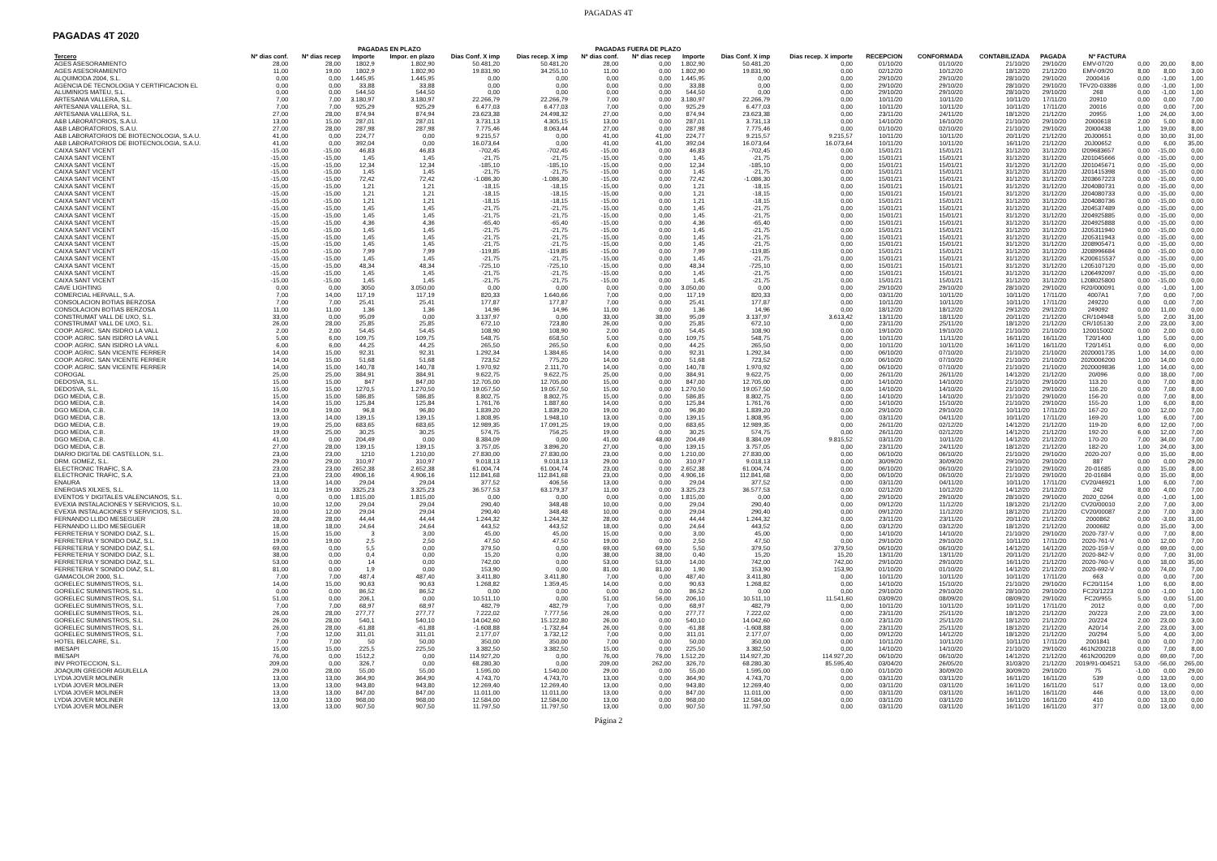PAGADAS 4T
PAGADAS 4T 2020
| | | | PAGADAS EN PLAZO | | | | PAGADAS FUERA DE PLAZO | | | | | | | | | | | | |
| --- | --- | --- | --- | --- | --- | --- | --- | --- | --- | --- | --- | --- | --- | --- | --- | --- | --- | --- | --- |
| Tercero | Nº dias conf. | Nº dias recep | Importe | Impor. en plazo | Dias Conf. X imp | Dias recep. X imp | Nº dias conf. | Nº dias recep | Importe | Dias Conf. X imp | Dias recep. X importe | RECEPCION | CONFORMADA | CONTABILIZADA | PAGADA | Nº FACTURA | | | |
| AGES ASESORAMIENTO | 28,00 | 28,00 | 1802,9 | 1.802,90 | 50.481,20 | 50.481,20 | 28,00 | 0,00 | 1.802,90 | 50.481,20 | 0,00 | 01/10/20 | 01/10/20 | 21/10/20 | 29/10/20 | EMV-07/20 | 0,00 | 20,00 | 8,00 |
| AGES ASESORAMIENTO | 11,00 | 19,00 | 1802,9 | 1.802,90 | 19.831,90 | 34.255,10 | 11,00 | 0,00 | 1.802,90 | 19.831,90 | 0,00 | 02/12/20 | 10/12/20 | 18/12/20 | 21/12/20 | EMV-09/20 | 8,00 | 8,00 | 3,00 |
| ALQUIMODA 2004, S.L. | 0,00 | 0,00 | 1.445,95 | 1.445,95 | 0,00 | 0,00 | 0,00 | 0,00 | 1.445,95 | 0,00 | 0,00 | 29/10/20 | 29/10/20 | 28/10/20 | 29/10/20 | 2000416 | 0,00 | -1,00 | 1,00 |
| AGENCIA DE TECNOLOGIA Y CERTIFICACION EL | 0,00 | 0,00 | 33,88 | 33,88 | 0,00 | 0,00 | 0,00 | 0,00 | 33,88 | 0,00 | 0,00 | 29/10/20 | 29/10/20 | 28/10/20 | 29/10/20 | TFV20-03386 | 0,00 | -1,00 | 1,00 |
| ALUMINIOS MATEU, S.L. | 0,00 | 0,00 | 544,50 | 544,50 | 0,00 | 0,00 | 0,00 | 0,00 | 544,50 | 0,00 | 0,00 | 29/10/20 | 29/10/20 | 28/10/20 | 29/10/20 | 268 | 0,00 | -1,00 | 1,00 |
| ARTESANIA VALLERA, S.L. | 7,00 | 7,00 | 3.180,97 | 3.180,97 | 22.266,79 | 22.266,79 | 7,00 | 0,00 | 3.180,97 | 22.266,79 | 0,00 | 10/11/20 | 10/11/20 | 10/11/20 | 17/11/20 | 20910 | 0,00 | 0,00 | 7,00 |
| ARTESANIA VALLERA, S.L. | 7,00 | 7,00 | 925,29 | 925,29 | 6.477,03 | 6.477,03 | 7,00 | 0,00 | 925,29 | 6.477,03 | 0,00 | 10/11/20 | 10/11/20 | 10/11/20 | 17/11/20 | 20016 | 0,00 | 0,00 | 7,00 |
| ARTESANIA VALLERA, S.L. | 27,00 | 28,00 | 874,94 | 874,94 | 23.623,38 | 24.498,32 | 27,00 | 0,00 | 874,94 | 23.623,38 | 0,00 | 23/11/20 | 24/11/20 | 18/12/20 | 21/12/20 | 20955 | 1,00 | 24,00 | 3,00 |
| A&B LABORATORIOS, S.A.U. | 13,00 | 15,00 | 287,01 | 287,01 | 3.731,13 | 4.305,15 | 13,00 | 0,00 | 287,01 | 3.731,13 | 0,00 | 14/10/20 | 16/10/20 | 21/10/20 | 29/10/20 | 20I00618 | 2,00 | 5,00 | 8,00 |
| A&B LABORATORIOS, S.A.U. | 27,00 | 28,00 | 287,98 | 287,98 | 7.775,46 | 8.063,44 | 27,00 | 0,00 | 287,98 | 7.775,46 | 0,00 | 01/10/20 | 02/10/20 | 21/10/20 | 29/10/20 | 20I00438 | 1,00 | 19,00 | 8,00 |
| A&B LABORATORIOS DE BIOTECNOLOGIA, S.A.U. | 41,00 | 0,00 | 224,77 | 0,00 | 9.215,57 | 0,00 | 41,00 | 41,00 | 224,77 | 9.215,57 | 9.215,57 | 10/11/20 | 10/11/20 | 20/11/20 | 21/12/20 | 20J00651 | 0,00 | 10,00 | 31,00 |
| A&B LABORATORIOS DE BIOTECNOLOGIA, S.A.U. | 41,00 | 0,00 | 392,04 | 0,00 | 16.073,64 | 0,00 | 41,00 | 41,00 | 392,04 | 16.073,64 | 16.073,64 | 10/11/20 | 10/11/20 | 16/11/20 | 21/12/20 | 20J00652 | 0,00 | 6,00 | 35,00 |
| CAIXA SANT VICENT | -15,00 | -15,00 | 46,83 | 46,83 | -702,45 | -702,45 | -15,00 | 0,00 | 46,83 | -702,45 | 0,00 | 15/01/21 | 15/01/21 | 31/12/20 | 31/12/20 | I209683657 | 0,00 | -15,00 | 0,00 |
| CAIXA SANT VICENT | -15,00 | -15,00 | 1,45 | 1,45 | -21,75 | -21,75 | -15,00 | 0,00 | 1,45 | -21,75 | 0,00 | 15/01/21 | 15/01/21 | 31/12/20 | 31/12/20 | J201045666 | 0,00 | -15,00 | 0,00 |
| CAIXA SANT VICENT | -15,00 | -15,00 | 12,34 | 12,34 | -185,10 | -185,10 | -15,00 | 0,00 | 12,34 | -185,10 | 0,00 | 15/01/21 | 15/01/21 | 31/12/20 | 31/12/20 | J201045671 | 0,00 | -15,00 | 0,00 |
| CAIXA SANT VICENT | -15,00 | -15,00 | 1,45 | 1,45 | -21,75 | -21,75 | -15,00 | 0,00 | 1,45 | -21,75 | 0,00 | 15/01/21 | 15/01/21 | 31/12/20 | 31/12/20 | J201415398 | 0,00 | -15,00 | 0,00 |
| CAIXA SANT VICENT | -15,00 | -15,00 | 72,42 | 72,42 | -1.086,30 | -1.086,30 | -15,00 | 0,00 | 72,42 | -1.086,30 | 0,00 | 15/01/21 | 15/01/21 | 31/12/20 | 31/12/20 | J203667223 | 0,00 | -15,00 | 0,00 |
| CAIXA SANT VICENT | -15,00 | -15,00 | 1,21 | 1,21 | -18,15 | -18,15 | -15,00 | 0,00 | 1,21 | -18,15 | 0,00 | 15/01/21 | 15/01/21 | 31/12/20 | 31/12/20 | J204080731 | 0,00 | -15,00 | 0,00 |
| CAIXA SANT VICENT | -15,00 | -15,00 | 1,21 | 1,21 | -18,15 | -18,15 | -15,00 | 0,00 | 1,21 | -18,15 | 0,00 | 15/01/21 | 15/01/21 | 31/12/20 | 31/12/20 | J204080733 | 0,00 | -15,00 | 0,00 |
| CAIXA SANT VICENT | -15,00 | -15,00 | 1,21 | 1,21 | -18,15 | -18,15 | -15,00 | 0,00 | 1,21 | -18,15 | 0,00 | 15/01/21 | 15/01/21 | 31/12/20 | 31/12/20 | J204080736 | 0,00 | -15,00 | 0,00 |
| CAIXA SANT VICENT | -15,00 | -15,00 | 1,45 | 1,45 | -21,75 | -21,75 | -15,00 | 0,00 | 1,45 | -21,75 | 0,00 | 15/01/21 | 15/01/21 | 31/12/20 | 31/12/20 | J204537489 | 0,00 | -15,00 | 0,00 |
| CAIXA SANT VICENT | -15,00 | -15,00 | 1,45 | 1,45 | -21,75 | -21,75 | -15,00 | 0,00 | 1,45 | -21,75 | 0,00 | 15/01/21 | 15/01/21 | 31/12/20 | 31/12/20 | J204925885 | 0,00 | -15,00 | 0,00 |
| CAIXA SANT VICENT | -15,00 | -15,00 | 4,36 | 4,36 | -65,40 | -65,40 | -15,00 | 0,00 | 4,36 | -65,40 | 0,00 | 15/01/21 | 15/01/21 | 31/12/20 | 31/12/20 | J204925888 | 0,00 | -15,00 | 0,00 |
| CAIXA SANT VICENT | -15,00 | -15,00 | 1,45 | 1,45 | -21,75 | -21,75 | -15,00 | 0,00 | 1,45 | -21,75 | 0,00 | 15/01/21 | 15/01/21 | 31/12/20 | 31/12/20 | J205311940 | 0,00 | -15,00 | 0,00 |
| CAIXA SANT VICENT | -15,00 | -15,00 | 1,45 | 1,45 | -21,75 | -21,75 | -15,00 | 0,00 | 1,45 | -21,75 | 0,00 | 15/01/21 | 15/01/21 | 31/12/20 | 31/12/20 | J205311943 | 0,00 | -15,00 | 0,00 |
| CAIXA SANT VICENT | -15,00 | -15,00 | 1,45 | 1,45 | -21,75 | -21,75 | -15,00 | 0,00 | 1,45 | -21,75 | 0,00 | 15/01/21 | 15/01/21 | 31/12/20 | 31/12/20 | J208905471 | 0,00 | -15,00 | 0,00 |
| CAIXA SANT VICENT | -15,00 | -15,00 | 7,99 | 7,99 | -119,85 | -119,85 | -15,00 | 0,00 | 7,99 | -119,85 | 0,00 | 15/01/21 | 15/01/21 | 31/12/20 | 31/12/20 | J208996684 | 0,00 | -15,00 | 0,00 |
| CAIXA SANT VICENT | -15,00 | -15,00 | 1,45 | 1,45 | -21,75 | -21,75 | -15,00 | 0,00 | 1,45 | -21,75 | 0,00 | 15/01/21 | 15/01/21 | 31/12/20 | 31/12/20 | K200615537 | 0,00 | -15,00 | 0,00 |
| CAIXA SANT VICENT | -15,00 | -15,00 | 48,34 | 48,34 | -725,10 | -725,10 | -15,00 | 0,00 | 48,34 | -725,10 | 0,00 | 15/01/21 | 15/01/21 | 31/12/20 | 31/12/20 | L205107120 | 0,00 | -15,00 | 0,00 |
| CAIXA SANT VICENT | -15,00 | -15,00 | 1,45 | 1,45 | -21,75 | -21,75 | -15,00 | 0,00 | 1,45 | -21,75 | 0,00 | 15/01/21 | 15/01/21 | 31/12/20 | 31/12/20 | L206492097 | 0,00 | -15,00 | 0,00 |
| CAIXA SANT VICENT | -15,00 | -15,00 | 1,45 | 1,45 | -21,75 | -21,75 | -15,00 | 0,00 | 1,45 | -21,75 | 0,00 | 15/01/21 | 15/01/21 | 31/12/20 | 31/12/20 | L208025800 | 0,00 | -15,00 | 0,00 |
| CAVE LIGHTING | 0,00 | 0,00 | 3050 | 3.050,00 | 0,00 | 0,00 | 0,00 | 0,00 | 3.050,00 | 0,00 | 0,00 | 29/10/20 | 29/10/20 | 28/10/20 | 29/10/20 | R20/000091 | 0,00 | -1,00 | 1,00 |
| COMERCIAL HERVALL, S.A. | 7,00 | 14,00 | 117,19 | 117,19 | 820,33 | 1.640,66 | 7,00 | 0,00 | 117,19 | 820,33 | 0,00 | 03/11/20 | 10/11/20 | 10/11/20 | 17/11/20 | 4007A1 | 7,00 | 0,00 | 7,00 |
| CONSOLACION BOTIAS BERZOSA | 7,00 | 7,00 | 25,41 | 25,41 | 177,87 | 177,87 | 7,00 | 0,00 | 25,41 | 177,87 | 0,00 | 10/11/20 | 10/11/20 | 10/11/20 | 17/11/20 | 249220 | 0,00 | 0,00 | 7,00 |
| CONSOLACION BOTIAS BERZOSA | 11,00 | 11,00 | 1,36 | 1,36 | 14,96 | 14,96 | 11,00 | 0,00 | 1,36 | 14,96 | 0,00 | 18/12/20 | 18/12/20 | 29/12/20 | 29/12/20 | 249092 | 0,00 | 11,00 | 0,00 |
| CONSTRUMAT VALL DE UXO, S.L. | 33,00 | 0,00 | 95,09 | 0,00 | 3.137,97 | 0,00 | 33,00 | 38,00 | 95,09 | 3.137,97 | 3.613,42 | 13/11/20 | 18/11/20 | 20/11/20 | 21/12/20 | CR/104948 | 5,00 | 2,00 | 31,00 |
| CONSTRUMAT VALL DE UXO, S.L. | 26,00 | 28,00 | 25,85 | 25,85 | 672,10 | 723,80 | 26,00 | 0,00 | 25,85 | 672,10 | 0,00 | 23/11/20 | 25/11/20 | 18/12/20 | 21/12/20 | CR/105130 | 2,00 | 23,00 | 3,00 |
| COOP. AGRIC. SAN ISIDRO LA VALL | 2,00 | 2,00 | 54,45 | 54,45 | 108,90 | 108,90 | 2,00 | 0,00 | 54,45 | 108,90 | 0,00 | 19/10/20 | 19/10/20 | 21/10/20 | 21/10/20 | 120015002 | 0,00 | 2,00 | 0,00 |
| COOP. AGRIC. SAN ISIDRO LA VALL | 5,00 | 6,00 | 109,75 | 109,75 | 548,75 | 658,50 | 5,00 | 0,00 | 109,75 | 548,75 | 0,00 | 10/11/20 | 11/11/20 | 16/11/20 | 16/11/20 | T20/1400 | 1,00 | 5,00 | 0,00 |
| COOP. AGRIC. SAN ISIDRO LA VALL | 6,00 | 6,00 | 44,25 | 44,25 | 265,50 | 265,50 | 6,00 | 0,00 | 44,25 | 265,50 | 0,00 | 10/11/20 | 10/11/20 | 16/11/20 | 16/11/20 | T20/1451 | 0,00 | 6,00 | 0,00 |
| COOP. AGRIC. SAN VICENTE FERRER | 14,00 | 15,00 | 92,31 | 92,31 | 1.292,34 | 1.384,65 | 14,00 | 0,00 | 92,31 | 1.292,34 | 0,00 | 06/10/20 | 07/10/20 | 21/10/20 | 21/10/20 | 2020001735 | 1,00 | 14,00 | 0,00 |
| COOP. AGRIC. SAN VICENTE FERRER | 14,00 | 15,00 | 51,68 | 51,68 | 723,52 | 775,20 | 14,00 | 0,00 | 51,68 | 723,52 | 0,00 | 06/10/20 | 07/10/20 | 21/10/20 | 21/10/20 | 2020006200 | 1,00 | 14,00 | 0,00 |
| COOP. AGRIC. SAN VICENTE FERRER | 14,00 | 15,00 | 140,78 | 140,78 | 1.970,92 | 2.111,70 | 14,00 | 0,00 | 140,78 | 1.970,92 | 0,00 | 06/10/20 | 07/10/20 | 21/10/20 | 21/10/20 | 2020009836 | 1,00 | 14,00 | 0,00 |
| COROGAL | 25,00 | 25,00 | 384,91 | 384,91 | 9.622,75 | 9.622,75 | 25,00 | 0,00 | 384,91 | 9.622,75 | 0,00 | 26/11/20 | 26/11/20 | 14/12/20 | 21/12/20 | 20/096 | 0,00 | 18,00 | 7,00 |
| DEDOSVA, S.L. | 15,00 | 15,00 | 847 | 847,00 | 12.705,00 | 12.705,00 | 15,00 | 0,00 | 847,00 | 12.705,00 | 0,00 | 14/10/20 | 14/10/20 | 21/10/20 | 29/10/20 | 113.20 | 0,00 | 7,00 | 8,00 |
| DEDOSVA, S.L. | 15,00 | 15,00 | 1270,5 | 1.270,50 | 19.057,50 | 19.057,50 | 15,00 | 0,00 | 1.270,50 | 19.057,50 | 0,00 | 14/10/20 | 14/10/20 | 21/10/20 | 29/10/20 | 116.20 | 0,00 | 7,00 | 8,00 |
| DGO MEDIA, C.B. | 15,00 | 15,00 | 586,85 | 586,85 | 8.802,75 | 8.802,75 | 15,00 | 0,00 | 586,85 | 8.802,75 | 0,00 | 14/10/20 | 14/10/20 | 21/10/20 | 29/10/20 | 156-20 | 0,00 | 7,00 | 8,00 |
| DGO MEDIA, C.B. | 14,00 | 15,00 | 125,84 | 125,84 | 1.761,76 | 1.887,60 | 14,00 | 0,00 | 125,84 | 1.761,76 | 0,00 | 14/10/20 | 15/10/20 | 21/10/20 | 29/10/20 | 155-20 | 1,00 | 6,00 | 8,00 |
| DGO MEDIA, C.B. | 19,00 | 19,00 | 96,8 | 96,80 | 1.839,20 | 1.839,20 | 19,00 | 0,00 | 96,80 | 1.839,20 | 0,00 | 29/10/20 | 29/10/20 | 10/11/20 | 17/11/20 | 167-20 | 0,00 | 12,00 | 7,00 |
| DGO MEDIA, C.B. | 13,00 | 14,00 | 139,15 | 139,15 | 1.808,95 | 1.948,10 | 13,00 | 0,00 | 139,15 | 1.808,95 | 0,00 | 03/11/20 | 04/11/20 | 10/11/20 | 17/11/20 | 169-20 | 1,00 | 6,00 | 7,00 |
| DGO MEDIA, C.B. | 19,00 | 25,00 | 683,65 | 683,65 | 12.989,35 | 17.091,25 | 19,00 | 0,00 | 683,65 | 12.989,35 | 0,00 | 26/11/20 | 02/12/20 | 14/12/20 | 21/12/20 | 119-20 | 6,00 | 12,00 | 7,00 |
| DGO MEDIA, C.B. | 19,00 | 25,00 | 30,25 | 30,25 | 574,75 | 756,25 | 19,00 | 0,00 | 30,25 | 574,75 | 0,00 | 26/11/20 | 02/12/20 | 14/12/20 | 21/12/20 | 192-20 | 6,00 | 12,00 | 7,00 |
| DGO MEDIA, C.B. | 41,00 | 0,00 | 204,49 | 0,00 | 8.384,09 | 0,00 | 41,00 | 48,00 | 204,49 | 8.384,09 | 9.815,52 | 03/11/20 | 10/11/20 | 14/12/20 | 21/12/20 | 170-20 | 7,00 | 34,00 | 7,00 |
| DGO MEDIA, C.B. | 27,00 | 28,00 | 139,15 | 139,15 | 3.757,05 | 3.896,20 | 27,00 | 0,00 | 139,15 | 3.757,05 | 0,00 | 23/11/20 | 24/11/20 | 18/12/20 | 21/12/20 | 182-20 | 1,00 | 24,00 | 3,00 |
| DIARIO DIGITAL DE CASTELLON, S.L. | 23,00 | 23,00 | 1210 | 1.210,00 | 27.830,00 | 27.830,00 | 23,00 | 0,00 | 1.210,00 | 27.830,00 | 0,00 | 06/10/20 | 06/10/20 | 21/10/20 | 29/10/20 | 2020-207 | 0,00 | 15,00 | 8,00 |
| DRM. GOMEZ, S.L. | 29,00 | 29,00 | 310,97 | 310,97 | 9.018,13 | 9.018,13 | 29,00 | 0,00 | 310,97 | 9.018,13 | 0,00 | 30/09/20 | 30/09/20 | 29/10/20 | 29/10/20 | 887 | 0,00 | 0,00 | 29,00 |
| ELECTRONIC TRAFIC, S.A. | 23,00 | 23,00 | 2652,38 | 2.652,38 | 61.004,74 | 61.004,74 | 23,00 | 0,00 | 2.652,38 | 61.004,74 | 0,00 | 06/10/20 | 06/10/20 | 21/10/20 | 29/10/20 | 20-01685 | 0,00 | 15,00 | 8,00 |
| ELECTRONIC TRAFIC, S.A. | 23,00 | 23,00 | 4906,16 | 4.906,16 | 112.841,68 | 112.841,68 | 23,00 | 0,00 | 4.906,16 | 112.841,68 | 0,00 | 06/10/20 | 06/10/20 | 21/10/20 | 29/10/20 | 20-01684 | 0,00 | 15,00 | 8,00 |
| ENAURA | 13,00 | 14,00 | 29,04 | 29,04 | 377,52 | 406,56 | 13,00 | 0,00 | 29,04 | 377,52 | 0,00 | 03/11/20 | 04/11/20 | 10/11/20 | 17/11/20 | CV20/46921 | 1,00 | 6,00 | 7,00 |
| ENERGIAS XILXES, S.L. | 11,00 | 19,00 | 3325,23 | 3.325,23 | 36.577,53 | 63.179,37 | 11,00 | 0,00 | 3.325,23 | 36.577,53 | 0,00 | 02/12/20 | 10/12/20 | 14/12/20 | 21/12/20 | 242 | 8,00 | 4,00 | 7,00 |
| EVENTOS Y DIGITALES VALENCIANOS, S.L. | 0,00 | 0,00 | 1.815,00 | 1.815,00 | 0,00 | 0,00 | 0,00 | 0,00 | 1.815,00 | 0,00 | 0,00 | 29/10/20 | 29/10/20 | 28/10/20 | 29/10/20 | 2020_0264 | 0,00 | -1,00 | 1,00 |
| EVEXIA INSTALACIONES Y SERVICIOS, S.L. | 10,00 | 12,00 | 29,04 | 29,04 | 290,40 | 348,48 | 10,00 | 0,00 | 29,04 | 290,40 | 0,00 | 09/12/20 | 11/12/20 | 18/12/20 | 21/12/20 | CV20/00010 | 2,00 | 7,00 | 3,00 |
| EVEXIA INSTALACIONES Y SERVICIOS, S.L. | 10,00 | 12,00 | 29,04 | 29,04 | 290,40 | 348,48 | 10,00 | 0,00 | 29,04 | 290,40 | 0,00 | 09/12/20 | 11/12/20 | 18/12/20 | 21/12/20 | CV20/00087 | 2,00 | 7,00 | 3,00 |
| FERNANDO LLIDO MESEGUER | 28,00 | 28,00 | 44,44 | 44,44 | 1.244,32 | 1.244,32 | 28,00 | 0,00 | 44,44 | 1.244,32 | 0,00 | 23/11/20 | 23/11/20 | 20/11/20 | 21/12/20 | 2000862 | 0,00 | -3,00 | 31,00 |
| FERNANDO LLIDO MESEGUER | 18,00 | 18,00 | 24,64 | 24,64 | 443,52 | 443,52 | 18,00 | 0,00 | 24,64 | 443,52 | 0,00 | 03/12/20 | 03/12/20 | 18/12/20 | 21/12/20 | 2000682 | 0,00 | 15,00 | 3,00 |
| FERRETERIA Y SONIDO DIAZ, S.L. | 15,00 | 15,00 | 3 | 3,00 | 45,00 | 45,00 | 15,00 | 0,00 | 3,00 | 45,00 | 0,00 | 14/10/20 | 14/10/20 | 21/10/20 | 29/10/20 | 2020-737-V | 0,00 | 7,00 | 8,00 |
| FERRETERIA Y SONIDO DIAZ, S.L. | 19,00 | 19,00 | 2,5 | 2,50 | 47,50 | 47,50 | 19,00 | 0,00 | 2,50 | 47,50 | 0,00 | 29/10/20 | 29/10/20 | 10/11/20 | 17/11/20 | 2020-761-V | 0,00 | 12,00 | 7,00 |
| FERRETERIA Y SONIDO DIAZ, S.L. | 69,00 | 0,00 | 5,5 | 0,00 | 379,50 | 0,00 | 69,00 | 69,00 | 5,50 | 379,50 | 379,50 | 06/10/20 | 06/10/20 | 14/12/20 | 14/12/20 | 2020-159-V | 0,00 | 69,00 | 0,00 |
| FERRETERIA Y SONIDO DIAZ, S.L. | 38,00 | 0,00 | 0,4 | 0,00 | 15,20 | 0,00 | 38,00 | 38,00 | 0,40 | 15,20 | 15,20 | 13/11/20 | 13/11/20 | 20/11/20 | 21/12/20 | 2020-842-V | 0,00 | 7,00 | 31,00 |
| FERRETERIA Y SONIDO DIAZ, S.L. | 53,00 | 0,00 | 14 | 0,00 | 742,00 | 0,00 | 53,00 | 53,00 | 14,00 | 742,00 | 742,00 | 29/10/20 | 29/10/20 | 16/11/20 | 21/12/20 | 2020-760-V | 0,00 | 18,00 | 35,00 |
| FERRETERIA Y SONIDO DIAZ, S.L. | 81,00 | 0,00 | 1,9 | 0,00 | 153,90 | 0,00 | 81,00 | 81,00 | 1,90 | 153,90 | 153,90 | 01/10/20 | 01/10/20 | 14/12/20 | 21/12/20 | 2020-692-V | 0,00 | 74,00 | 7,00 |
| GAMACOLOR 2000, S.L. | 7,00 | 7,00 | 487,4 | 487,40 | 3.411,80 | 3.411,80 | 7,00 | 0,00 | 487,40 | 3.411,80 | 0,00 | 10/11/20 | 10/11/20 | 10/11/20 | 17/11/20 | 663 | 0,00 | 0,00 | 7,00 |
| GORELEC SUMINISTROS, S.L. | 14,00 | 15,00 | 90,63 | 90,63 | 1.268,82 | 1.359,45 | 14,00 | 0,00 | 90,63 | 1.268,82 | 0,00 | 14/10/20 | 15/10/20 | 21/10/20 | 29/10/20 | FC20/1154 | 1,00 | 6,00 | 8,00 |
| GORELEC SUMINISTROS, S.L. | 0,00 | 0,00 | 86,52 | 86,52 | 0,00 | 0,00 | 0,00 | 0,00 | 86,52 | 0,00 | 0,00 | 29/10/20 | 29/10/20 | 28/10/20 | 29/10/20 | FC20/1223 | 0,00 | -1,00 | 1,00 |
| GORELEC SUMINISTROS, S.L. | 51,00 | 0,00 | 206,1 | 0,00 | 10.511,10 | 0,00 | 51,00 | 56,00 | 206,10 | 10.511,10 | 11.541,60 | 03/09/20 | 08/09/20 | 08/09/20 | 29/10/20 | FC20/955 | 5,00 | 0,00 | 51,00 |
| GORELEC SUMINISTROS, S.L. | 7,00 | 7,00 | 68,97 | 68,97 | 482,79 | 482,79 | 7,00 | 0,00 | 68,97 | 482,79 | 0,00 | 10/11/20 | 10/11/20 | 10/11/20 | 17/11/20 | 2012 | 0,00 | 0,00 | 7,00 |
| GORELEC SUMINISTROS, S.L. | 26,00 | 28,00 | 277,77 | 277,77 | 7.222,02 | 7.777,56 | 26,00 | 0,00 | 277,77 | 7.222,02 | 0,00 | 23/11/20 | 25/11/20 | 18/12/20 | 21/12/20 | 20/223 | 2,00 | 23,00 | 3,00 |
| GORELEC SUMINISTROS, S.L. | 26,00 | 28,00 | 540,1 | 540,10 | 14.042,60 | 15.122,80 | 26,00 | 0,00 | 540,10 | 14.042,60 | 0,00 | 23/11/20 | 25/11/20 | 18/12/20 | 21/12/20 | 20/224 | 2,00 | 23,00 | 3,00 |
| GORELEC SUMINISTROS, S.L. | 26,00 | 28,00 | -61,88 | -61,88 | -1.608,88 | -1.732,64 | 26,00 | 0,00 | -61,88 | -1.608,88 | 0,00 | 23/11/20 | 25/11/20 | 18/12/20 | 21/12/20 | A20/14 | 2,00 | 23,00 | 3,00 |
| GORELEC SUMINISTROS, S.L. | 7,00 | 12,00 | 311,01 | 311,01 | 2.177,07 | 3.732,12 | 7,00 | 0,00 | 311,01 | 2.177,07 | 0,00 | 09/12/20 | 14/12/20 | 18/12/20 | 21/12/20 | 20/294 | 5,00 | 4,00 | 3,00 |
| HOTEL BELCAIRE, S.L. | 7,00 | 7,00 | 50 | 50,00 | 350,00 | 350,00 | 7,00 | 0,00 | 50,00 | 350,00 | 0,00 | 10/11/20 | 10/11/20 | 10/11/20 | 17/11/20 | 2001841 | 0,00 | 0,00 | 7,00 |
| IMESAPI | 15,00 | 15,00 | 225,5 | 225,50 | 3.382,50 | 3.382,50 | 15,00 | 0,00 | 225,50 | 3.382,50 | 0,00 | 14/10/20 | 14/10/20 | 21/10/20 | 29/10/20 | 461N200218 | 0,00 | 7,00 | 8,00 |
| IMESAPI | 76,00 | 0,00 | 1512,2 | 0,00 | 114.927,20 | 0,00 | 76,00 | 76,00 | 1.512,20 | 114.927,20 | 114.927,20 | 06/10/20 | 06/10/20 | 14/12/20 | 21/12/20 | 461N200209 | 0,00 | 69,00 | 7,00 |
| INV PROTECCION, S.L. | 209,00 | 0,00 | 326,7 | 0,00 | 68.280,30 | 0,00 | 209,00 | 262,00 | 326,70 | 68.280,30 | 85.595,40 | 03/04/20 | 26/05/20 | 31/03/20 | 21/12/20 | 2019/91-004521 | 53,00 | -56,00 | 265,00 |
| JOAQUIN GREGORI AGUILELLA | 29,00 | 28,00 | 55,00 | 55,00 | 1.595,00 | 1.540,00 | 29,00 | 0,00 | 55,00 | 1.595,00 | 0,00 | 01/10/20 | 30/09/20 | 30/09/20 | 29/10/20 | 75 | -1,00 | 0,00 | 29,00 |
| LYDIA JOVER MOLINER | 13,00 | 13,00 | 364,90 | 364,90 | 4.743,70 | 4.743,70 | 13,00 | 0,00 | 364,90 | 4.743,70 | 0,00 | 03/11/20 | 03/11/20 | 16/11/20 | 16/11/20 | 539 | 0,00 | 13,00 | 0,00 |
| LYDIA JOVER MOLINER | 13,00 | 13,00 | 943,80 | 943,80 | 12.269,40 | 12.269,40 | 13,00 | 0,00 | 943,80 | 12.269,40 | 0,00 | 03/11/20 | 03/11/20 | 16/11/20 | 16/11/20 | 517 | 0,00 | 13,00 | 0,00 |
| LYDIA JOVER MOLINER | 13,00 | 13,00 | 847,00 | 847,00 | 11.011,00 | 11.011,00 | 13,00 | 0,00 | 847,00 | 11.011,00 | 0,00 | 03/11/20 | 03/11/20 | 16/11/20 | 16/11/20 | 446 | 0,00 | 13,00 | 0,00 |
| LYDIA JOVER MOLINER | 13,00 | 13,00 | 968,00 | 968,00 | 12.584,00 | 12.584,00 | 13,00 | 0,00 | 968,00 | 12.584,00 | 0,00 | 03/11/20 | 03/11/20 | 16/11/20 | 16/11/20 | 410 | 0,00 | 13,00 | 0,00 |
| LYDIA JOVER MOLINER | 13,00 | 13,00 | 907,50 | 907,50 | 11.797,50 | 11.797,50 | 13,00 | 0,00 | 907,50 | 11.797,50 | 0,00 | 03/11/20 | 03/11/20 | 16/11/20 | 16/11/20 | 377 | 0,00 | 13,00 | 0,00 |
Página 2